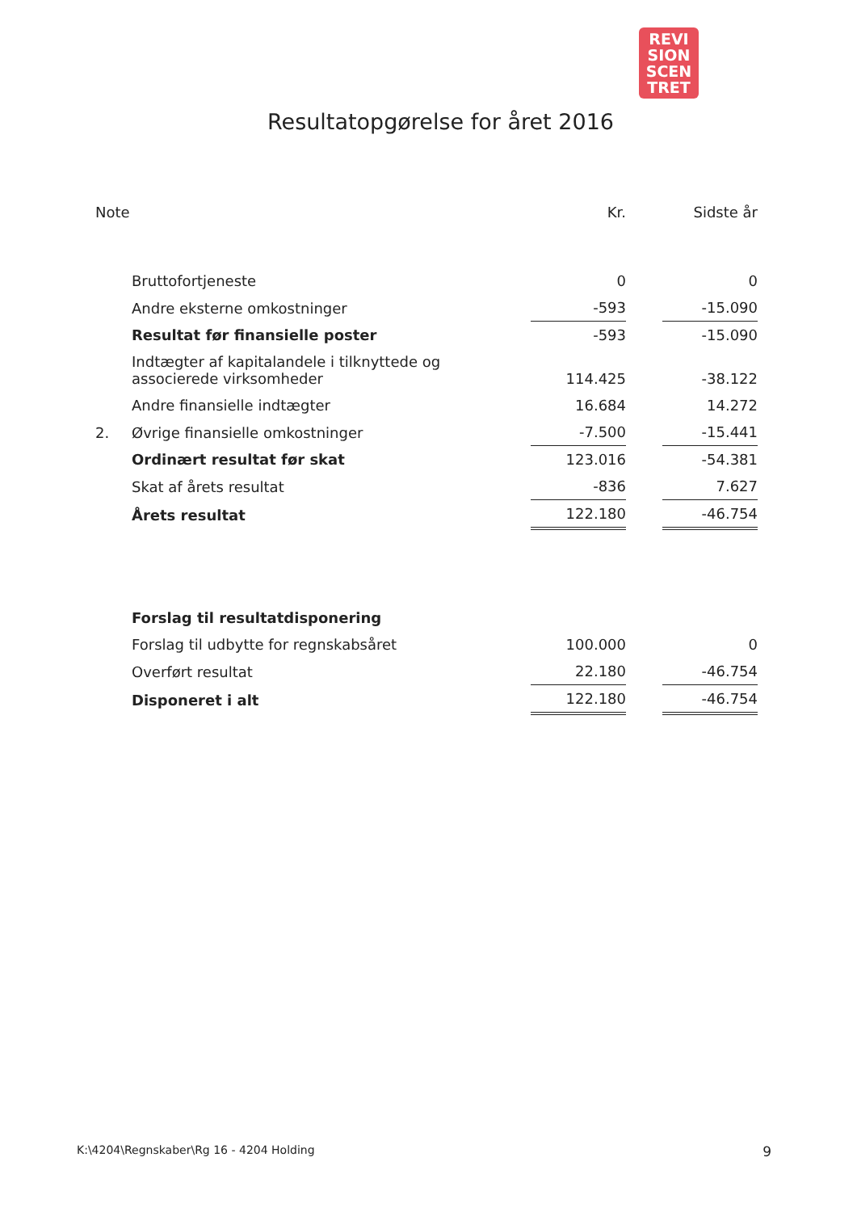REVI
SION
SCEN
TRET
Resultatopgørelse for året 2016
| Note | | Kr. | | Sidste år |
| --- | --- | --- | --- | --- |
| | Bruttofortjeneste | 0 | | 0 |
| | Andre eksterne omkostninger | -593 | | -15.090 |
| | Resultat før finansielle poster | -593 | | -15.090 |
| | Indtægter af kapitalandele i tilknyttede og associerede virksomheder | 114.425 | | -38.122 |
| | Andre finansielle indtægter | 16.684 | | 14.272 |
| 2. | Øvrige finansielle omkostninger | -7.500 | | -15.441 |
| | Ordinært resultat før skat | 123.016 | | -54.381 |
| | Skat af årets resultat | -836 | | 7.627 |
| | Årets resultat | 122.180 | | -46.754 |
| | Forslag til resultatdisponering | | | |
| | Forslag til udbytte for regnskabsåret | 100.000 | | 0 |
| | Overført resultat | 22.180 | | -46.754 |
| | Disponeret i alt | 122.180 | | -46.754 |
K:\4204\Regnskaber\Rg 16 - 4204 Holding 9